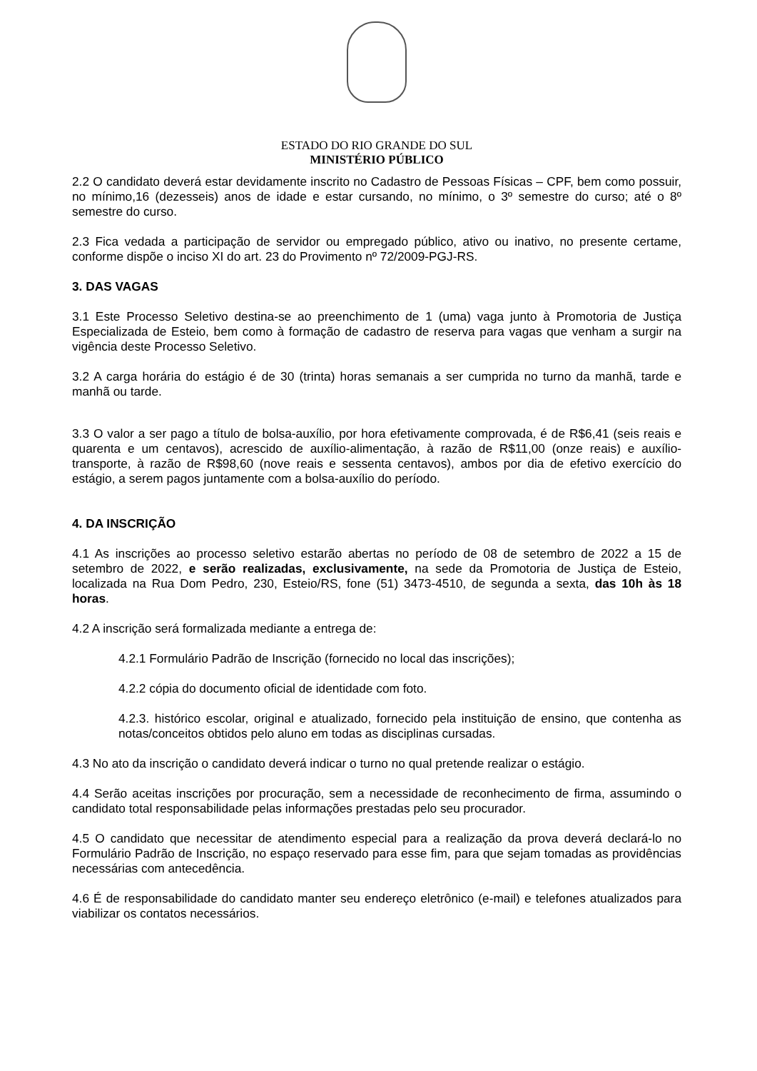ESTADO DO RIO GRANDE DO SUL
MINISTÉRIO PÚBLICO
2.2 O candidato deverá estar devidamente inscrito no Cadastro de Pessoas Físicas – CPF, bem como possuir, no mínimo,16 (dezesseis) anos de idade e estar cursando, no mínimo, o 3º semestre do curso; até o 8º semestre do curso.
2.3 Fica vedada a participação de servidor ou empregado público, ativo ou inativo, no presente certame, conforme dispõe o inciso XI do art. 23 do Provimento nº 72/2009-PGJ-RS.
3. DAS VAGAS
3.1 Este Processo Seletivo destina-se ao preenchimento de 1 (uma) vaga junto à Promotoria de Justiça Especializada de Esteio, bem como à formação de cadastro de reserva para vagas que venham a surgir na vigência deste Processo Seletivo.
3.2 A carga horária do estágio é de 30 (trinta) horas semanais a ser cumprida no turno da manhã, tarde e manhã ou tarde.
3.3 O valor a ser pago a título de bolsa-auxílio, por hora efetivamente comprovada, é de R$6,41 (seis reais e quarenta e um centavos), acrescido de auxílio-alimentação, à razão de R$11,00 (onze reais) e auxílio-transporte, à razão de R$98,60 (nove reais e sessenta centavos), ambos por dia de efetivo exercício do estágio, a serem pagos juntamente com a bolsa-auxílio do período.
4. DA INSCRIÇÃO
4.1 As inscrições ao processo seletivo estarão abertas no período de 08 de setembro de 2022 a 15 de setembro de 2022, e serão realizadas, exclusivamente, na sede da Promotoria de Justiça de Esteio, localizada na Rua Dom Pedro, 230, Esteio/RS, fone (51) 3473-4510, de segunda a sexta, das 10h às 18 horas.
4.2 A inscrição será formalizada mediante a entrega de:
4.2.1 Formulário Padrão de Inscrição (fornecido no local das inscrições);
4.2.2 cópia do documento oficial de identidade com foto.
4.2.3. histórico escolar, original e atualizado, fornecido pela instituição de ensino, que contenha as notas/conceitos obtidos pelo aluno em todas as disciplinas cursadas.
4.3 No ato da inscrição o candidato deverá indicar o turno no qual pretende realizar o estágio.
4.4 Serão aceitas inscrições por procuração, sem a necessidade de reconhecimento de firma, assumindo o candidato total responsabilidade pelas informações prestadas pelo seu procurador.
4.5 O candidato que necessitar de atendimento especial para a realização da prova deverá declará-lo no Formulário Padrão de Inscrição, no espaço reservado para esse fim, para que sejam tomadas as providências necessárias com antecedência.
4.6 É de responsabilidade do candidato manter seu endereço eletrônico (e-mail) e telefones atualizados para viabilizar os contatos necessários.